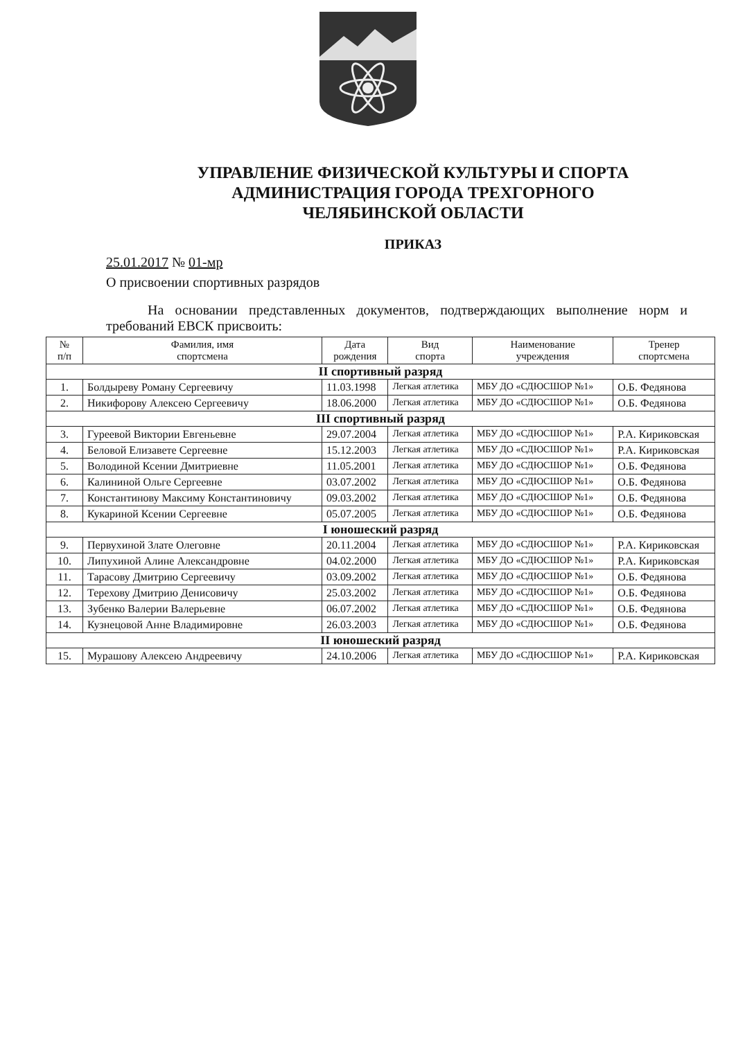УПРАВЛЕНИЕ ФИЗИЧЕСКОЙ КУЛЬТУРЫ И СПОРТА
АДМИНИСТРАЦИЯ ГОРОДА ТРЕХГОРНОГО
ЧЕЛЯБИНСКОЙ ОБЛАСТИ
ПРИКАЗ
25.01.2017 № 01-мр
О присвоении спортивных разрядов
На основании представленных документов, подтверждающих выполнение норм и требований ЕВСК присвоить:
| № п/п | Фамилия, имя спортсмена | Дата рождения | Вид спорта | Наименование учреждения | Тренер спортсмена |
| --- | --- | --- | --- | --- | --- |
| II спортивный разряд | | | | | |
| 1. | Болдыреву Роману Сергеевичу | 11.03.1998 | Легкая атлетика | МБУ ДО «СДЮСШОР №1» | О.Б. Федянова |
| 2. | Никифорову Алексею Сергеевичу | 18.06.2000 | Легкая атлетика | МБУ ДО «СДЮСШОР №1» | О.Б. Федянова |
| III спортивный разряд | | | | | |
| 3. | Гуреевой Виктории Евгеньевне | 29.07.2004 | Легкая атлетика | МБУ ДО «СДЮСШОР №1» | Р.А. Кириковская |
| 4. | Беловой Елизавете Сергеевне | 15.12.2003 | Легкая атлетика | МБУ ДО «СДЮСШОР №1» | Р.А. Кириковская |
| 5. | Володиной Ксении Дмитриевне | 11.05.2001 | Легкая атлетика | МБУ ДО «СДЮСШОР №1» | О.Б. Федянова |
| 6. | Калининой Ольге Сергеевне | 03.07.2002 | Легкая атлетика | МБУ ДО «СДЮСШОР №1» | О.Б. Федянова |
| 7. | Константинову Максиму Константиновичу | 09.03.2002 | Легкая атлетика | МБУ ДО «СДЮСШОР №1» | О.Б. Федянова |
| 8. | Кукариной Ксении Сергеевне | 05.07.2005 | Легкая атлетика | МБУ ДО «СДЮСШОР №1» | О.Б. Федянова |
| I юношеский разряд | | | | | |
| 9. | Первухиной Злате Олеговне | 20.11.2004 | Легкая атлетика | МБУ ДО «СДЮСШОР №1» | Р.А. Кириковская |
| 10. | Липухиной Алине Александровне | 04.02.2000 | Легкая атлетика | МБУ ДО «СДЮСШОР №1» | Р.А. Кириковская |
| 11. | Тарасову Дмитрию Сергеевичу | 03.09.2002 | Легкая атлетика | МБУ ДО «СДЮСШОР №1» | О.Б. Федянова |
| 12. | Терехову Дмитрию Денисовичу | 25.03.2002 | Легкая атлетика | МБУ ДО «СДЮСШОР №1» | О.Б. Федянова |
| 13. | Зубенко Валерии Валерьевне | 06.07.2002 | Легкая атлетика | МБУ ДО «СДЮСШОР №1» | О.Б. Федянова |
| 14. | Кузнецовой Анне Владимировне | 26.03.2003 | Легкая атлетика | МБУ ДО «СДЮСШОР №1» | О.Б. Федянова |
| II юношеский разряд | | | | | |
| 15. | Мурашову Алексею Андреевичу | 24.10.2006 | Легкая атлетика | МБУ ДО «СДЮСШОР №1» | Р.А. Кириковская |